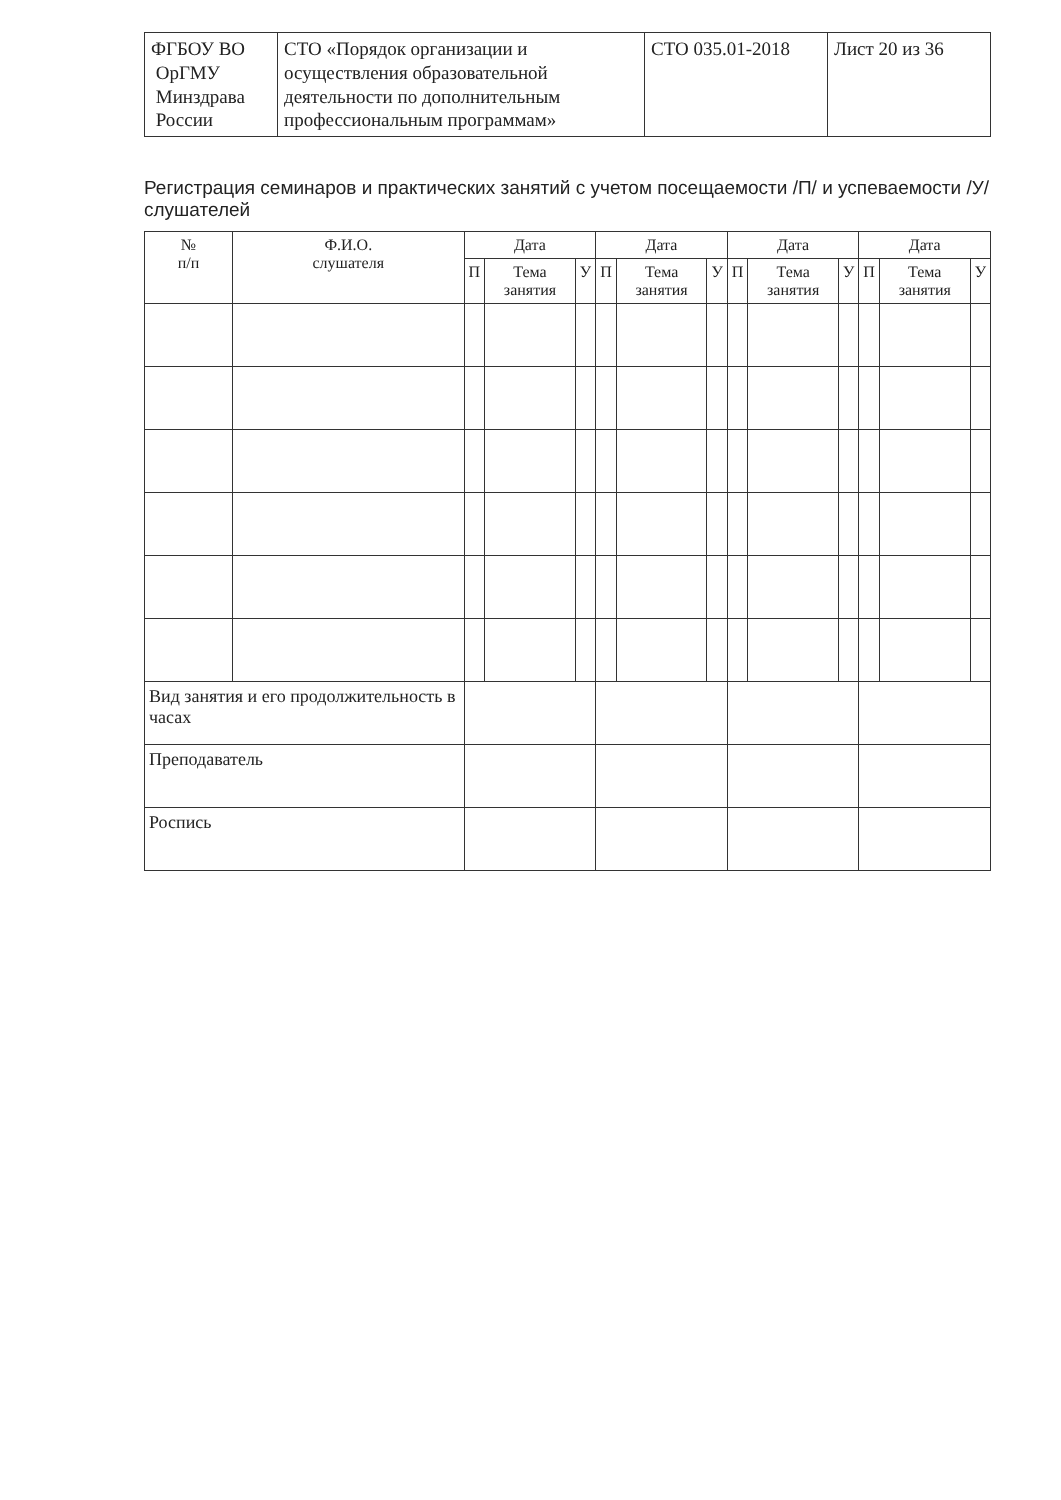| ФГБОУ ВО ОрГМУ Минздрава России | СТО «Порядок организации и осуществления образовательной деятельности по дополнительным профессиональным программам» | СТО 035.01-2018 | Лист 20 из 36 |
Регистрация семинаров и практических занятий с учетом посещаемости /П/ и успеваемости /У/ слушателей
| № п/п | Ф.И.О. слушателя | Дата | | | Дата | | | Дата | | | Дата | | |
| --- | --- | --- | --- | --- | --- | --- | --- | --- | --- | --- | --- | --- | --- |
| | | П | Тема занятия | У | П | Тема занятия | У | П | Тема занятия | У | П | Тема занятия | У |
| Вид занятия и его продолжительность в часах | | | | | | | | | | | | | |
| Преподаватель | | | | | | | | | | | | | |
| Роспись | | | | | | | | | | | | | |